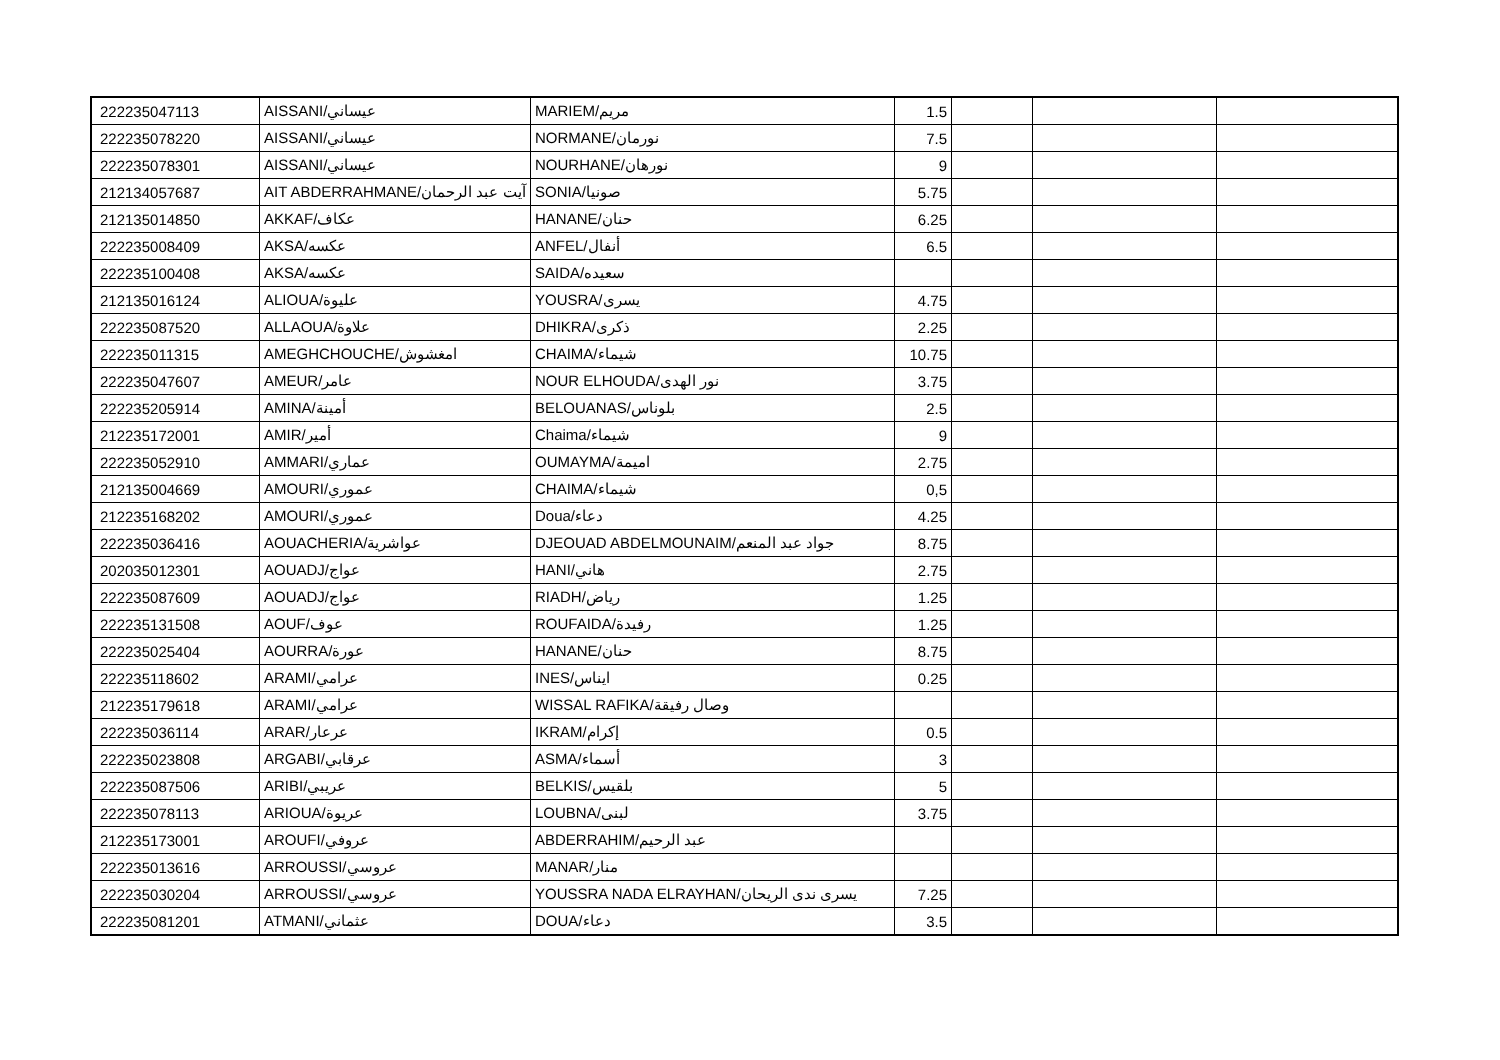| 222235047113 | AISSANI/عيساني | MARIEM/مريم | 1.5 | | | |
| 222235078220 | AISSANI/عيساني | NORMANE/نورمان | 7.5 | | | |
| 222235078301 | AISSANI/عيساني | NOURHANE/نورهان | 9 | | | |
| 212134057687 | AIT ABDERRAHMANE/آيت عبد الرحمان | SONIA/صونيا | 5.75 | | | |
| 212135014850 | AKKAF/عكاف | HANANE/حنان | 6.25 | | | |
| 222235008409 | AKSA/عكسه | ANFEL/أنفال | 6.5 | | | |
| 222235100408 | AKSA/عكسه | SAIDA/سعيده | | | | |
| 212135016124 | ALIOUA/عليوة | YOUSRA/يسرى | 4.75 | | | |
| 222235087520 | ALLAOUA/علاوة | DHIKRA/ذكرى | 2.25 | | | |
| 222235011315 | AMEGHCHOUCHE/امغشوش | CHAIMA/شيماء | 10.75 | | | |
| 222235047607 | AMEUR/عامر | NOUR ELHOUDA/نور الهدى | 3.75 | | | |
| 222235205914 | AMINA/أمينة | BELOUANAS/بلوناس | 2.5 | | | |
| 212235172001 | AMIR/أمير | Chaima/شيماء | 9 | | | |
| 222235052910 | AMMARI/عماري | OUMAYMA/اميمة | 2.75 | | | |
| 212135004669 | AMOURI/عموري | CHAIMA/شيماء | 0,5 | | | |
| 212235168202 | AMOURI/عموري | Doua/دعاء | 4.25 | | | |
| 222235036416 | AOUACHERIA/عواشرية | DJEOUAD ABDELMOUNAIM/جواد عبد المنعم | 8.75 | | | |
| 202035012301 | AOUADJ/عواج | HANI/هاني | 2.75 | | | |
| 222235087609 | AOUADJ/عواج | RIADH/رياض | 1.25 | | | |
| 222235131508 | AOUF/عوف | ROUFAIDA/رفيدة | 1.25 | | | |
| 222235025404 | AOURRA/عورة | HANANE/حنان | 8.75 | | | |
| 222235118602 | ARAMI/عرامي | INES/ايناس | 0.25 | | | |
| 212235179618 | ARAMI/عرامي | WISSAL RAFIKA/وصال رفيقة | | | | |
| 222235036114 | ARAR/عرعار | IKRAM/إكرام | 0.5 | | | |
| 222235023808 | ARGABI/عرقابي | ASMA/أسماء | 3 | | | |
| 222235087506 | ARIBI/عريبي | BELKIS/بلقيس | 5 | | | |
| 222235078113 | ARIOUA/عريوة | LOUBNA/لبنى | 3.75 | | | |
| 212235173001 | AROUFI/عروفي | ABDERRAHIM/عبد الرحيم | | | | |
| 222235013616 | ARROUSSI/عروسي | MANAR/منار | | | | |
| 222235030204 | ARROUSSI/عروسي | YOUSSRA NADA ELRAYHAN/يسرى ندى الريحان | 7.25 | | | |
| 222235081201 | ATMANI/عثماني | DOUA/دعاء | 3.5 | | | |